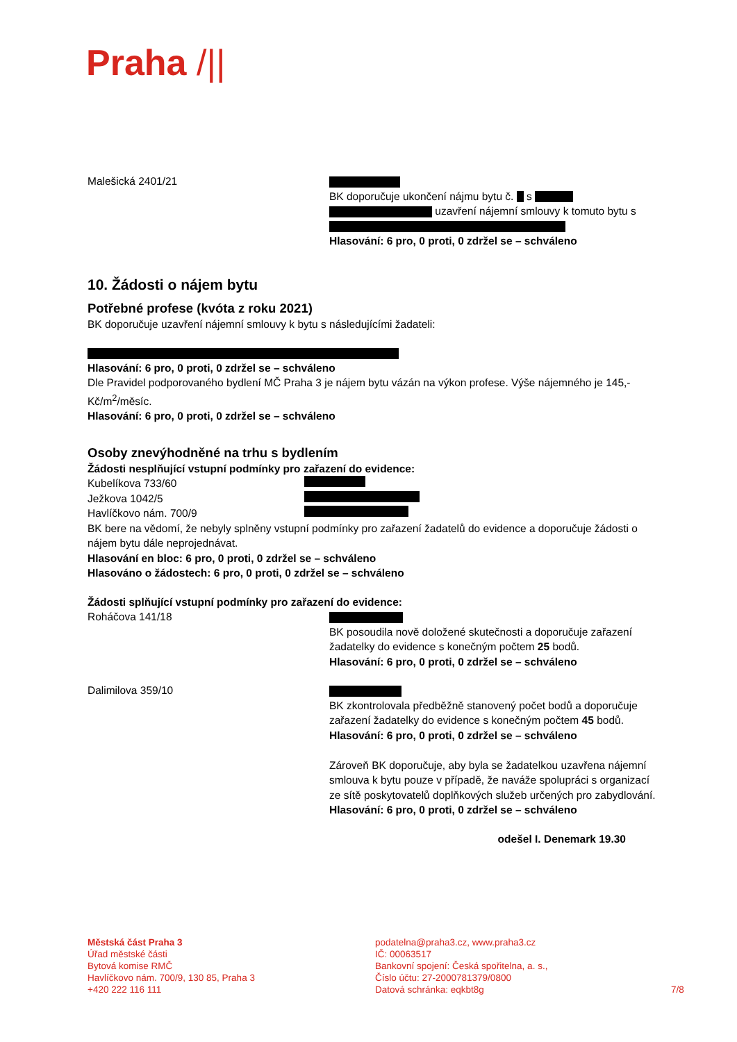Praha /||
Malešická 2401/21
BK doporučuje ukončení nájmu bytu č. s
uzavření nájemní smlouvy k tomuto bytu s
Hlasování: 6 pro, 0 proti, 0 zdržel se – schváleno
10. Žádosti o nájem bytu
Potřebné profese (kvóta z roku 2021)
BK doporučuje uzavření nájemní smlouvy k bytu s následujícími žadateli:
Hlasování: 6 pro, 0 proti, 0 zdržel se – schváleno
Dle Pravidel podporovaného bydlení MČ Praha 3 je nájem bytu vázán na výkon profese. Výše nájemného je 145,- Kč/m<sup>2</sup>/měsíc.
Hlasování: 6 pro, 0 proti, 0 zdržel se – schváleno
Osoby znevýhodněné na trhu s bydlením
Žádosti nesplňující vstupní podmínky pro zařazení do evidence:
Kubelíkova 733/60
Ježkova 1042/5
Havlíčkovo nám. 700/9
BK bere na vědomí, že nebyly splněny vstupní podmínky pro zařazení žadatelů do evidence a doporučuje žádosti o nájem bytu dále neprojednávat.
Hlasování en bloc: 6 pro, 0 proti, 0 zdržel se – schváleno
Hlasováno o žádostech: 6 pro, 0 proti, 0 zdržel se – schváleno
Žádosti splňující vstupní podmínky pro zařazení do evidence:
Roháčova 141/18
BK posoudila nově doložené skutečnosti a doporučuje zařazení žadatelky do evidence s konečným počtem 25 bodů.
Hlasování: 6 pro, 0 proti, 0 zdržel se – schváleno
Dalimilova 359/10
BK zkontrolovala předběžně stanovený počet bodů a doporučuje zařazení žadatelky do evidence s konečným počtem 45 bodů.
Hlasování: 6 pro, 0 proti, 0 zdržel se – schváleno
Zároveň BK doporučuje, aby byla se žadatelkou uzavřena nájemní smlouva k bytu pouze v případě, že naváže spolupráci s organizací ze sítě poskytovatelů doplňkových služeb určených pro zabydlování.
Hlasování: 6 pro, 0 proti, 0 zdržel se – schváleno
odešel I. Denemark 19.30
Městská část Praha 3
Úřad městské části
Bytová komise RMČ
Havlíčkovo nám. 700/9, 130 85, Praha 3
+420 222 116 111
podatelna@praha3.cz, www.praha3.cz
IČ: 00063517
Bankovní spojení: Česká spořitelna, a. s.,
Číslo účtu: 27-2000781379/0800
Datová schránka: eqkbt8g
7/8